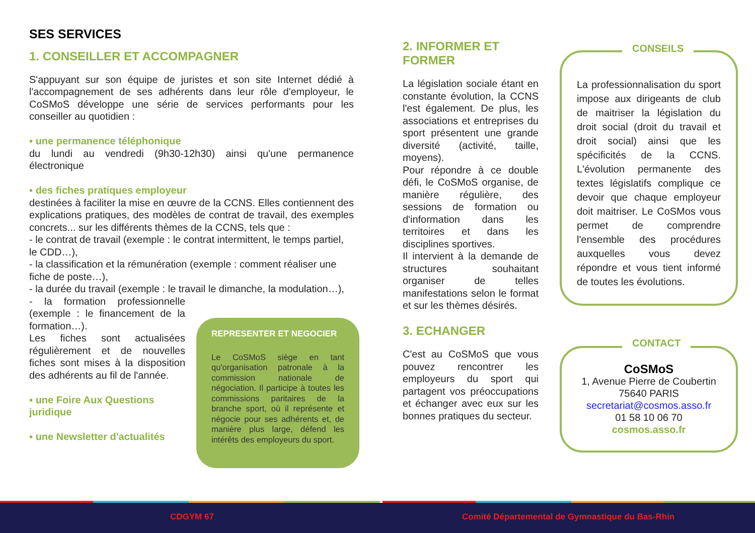SES SERVICES
1. CONSEILLER ET ACCOMPAGNER
S'appuyant sur son équipe de juristes et son site Internet dédié à l'accompagnement de ses adhérents dans leur rôle d'employeur, le CoSMoS développe une série de services performants pour les conseiller au quotidien :
▪ une permanence téléphonique
du lundi au vendredi (9h30-12h30) ainsi qu'une permanence électronique
▪ des fiches pratiques employeur
destinées à faciliter la mise en œuvre de la CCNS. Elles contiennent des explications pratiques, des modèles de contrat de travail, des exemples concrets... sur les différents thèmes de la CCNS, tels que :
- le contrat de travail (exemple : le contrat intermittent, le temps partiel, le CDD…),
- la classification et la rémunération (exemple : comment réaliser une fiche de poste…),
- la durée du travail (exemple : le travail le dimanche, la modulation…),
- la formation professionnelle (exemple : le financement de la formation…).
Les fiches sont actualisées régulièrement et de nouvelles fiches sont mises à la disposition des adhérents au fil de l'année.
▪ une Foire Aux Questions
juridique
▪ une Newsletter d'actualités
REPRESENTER ET NEGOCIER
Le CoSMoS siège en tant qu'organisation patronale à la commission nationale de négociation. Il participe à toutes les commissions paritaires de la branche sport, où il représente et négocie pour ses adhérents et, de manière plus large, défend les intérêts des employeurs du sport.
2. INFORMER ET
FORMER
La législation sociale étant en constante évolution, la CCNS l'est également. De plus, les associations et entreprises du sport présentent une grande diversité (activité, taille, moyens).
Pour répondre à ce double défi, le CoSMoS organise, de manière régulière, des sessions de formation ou d'information dans les territoires et dans les disciplines sportives.
Il intervient à la demande de structures souhaitant organiser de telles manifestations selon le format et sur les thèmes désirés.
3. ECHANGER
C'est au CoSMoS que vous pouvez rencontrer les employeurs du sport qui partagent vos préoccupations et échanger avec eux sur les bonnes pratiques du secteur.
CONSEILS
La professionnalisation du sport impose aux dirigeants de club de maitriser la législation du droit social (droit du travail et droit social) ainsi que les spécificités de la CCNS. L'évolution permanente des textes législatifs complique ce devoir que chaque employeur doit maitriser. Le CoSMos vous permet de comprendre l'ensemble des procédures auxquelles vous devez répondre et vous tient informé de toutes les évolutions.
CONTACT
CoSMoS
1, Avenue Pierre de Coubertin
75640 PARIS
secretariat@cosmos.asso.fr
01 58 10 06 70
cosmos.asso.fr
CDGYM 67 Comité Départemental de Gymnastique du Bas-Rhin